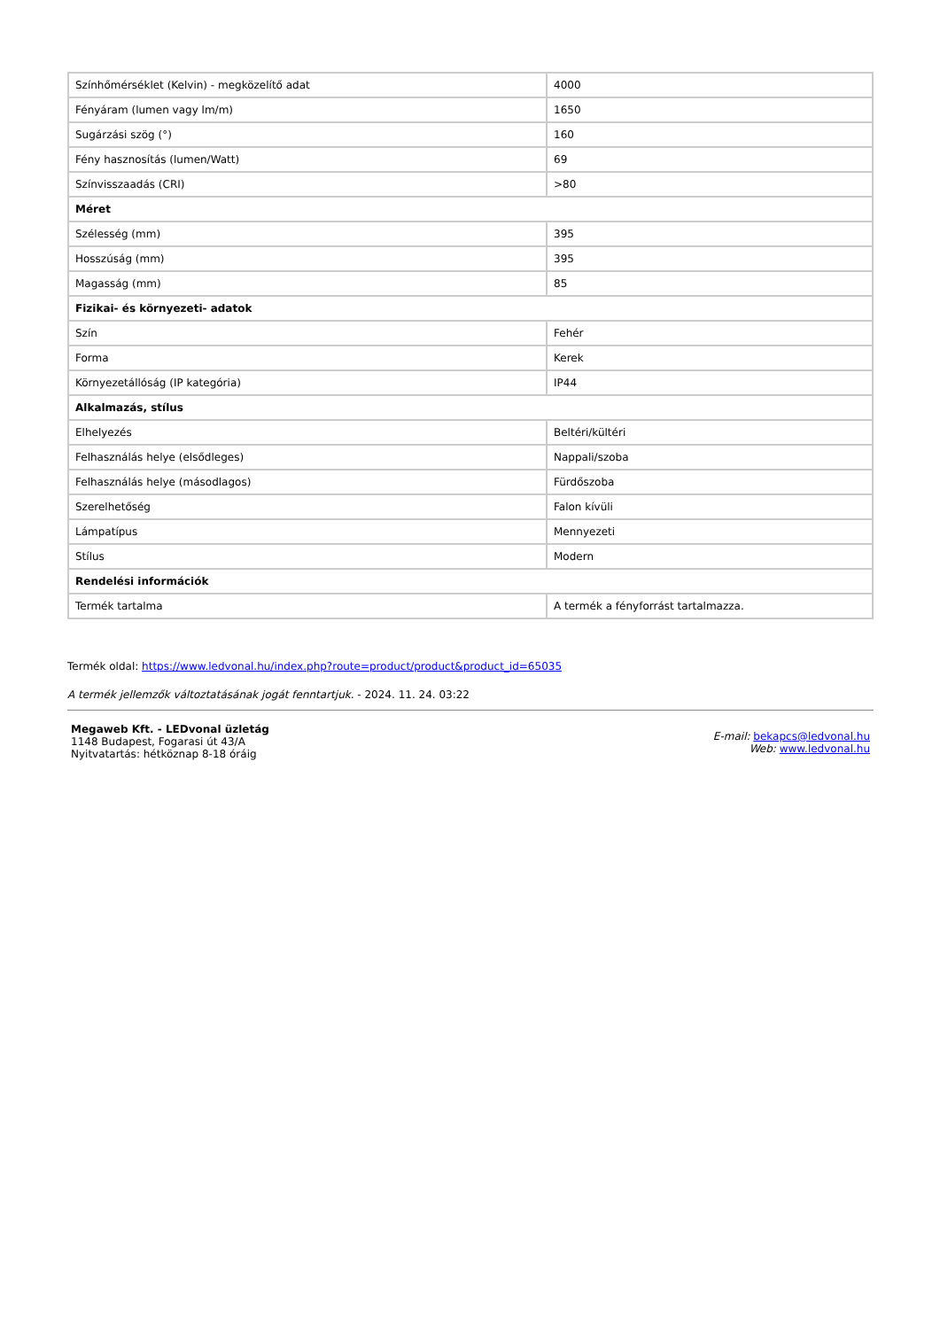| Színhőmérséklet (Kelvin) - megközelítő adat | 4000 |
| Fényáram (lumen vagy lm/m) | 1650 |
| Sugárzási szög (°) | 160 |
| Fény hasznosítás (lumen/Watt) | 69 |
| Színvisszaadás (CRI) | >80 |
| Méret | |
| Szélesség (mm) | 395 |
| Hosszúság (mm) | 395 |
| Magasság (mm) | 85 |
| Fizikai- és környezeti- adatok | |
| Szín | Fehér |
| Forma | Kerek |
| Környezetállóság (IP kategória) | IP44 |
| Alkalmazás, stílus | |
| Elhelyezés | Beltéri/kültéri |
| Felhasználás helye (elsődleges) | Nappali/szoba |
| Felhasználás helye (másodlagos) | Fürdőszoba |
| Szerelhetőség | Falon kívüli |
| Lámpatípus | Mennyezeti |
| Stílus | Modern |
| Rendelési információk | |
| Termék tartalma | A termék a fényforrást tartalmazza. |
Termék oldal: https://www.ledvonal.hu/index.php?route=product/product&product_id=65035
A termék jellemzők változtatásának jogát fenntartjuk. - 2024. 11. 24. 03:22
Megaweb Kft. - LEDvonal üzletág
1148 Budapest, Fogarasi út 43/A
Nyitvatartás: hétköznap 8-18 óráig
E-mail: bekapcs@ledvonal.hu
Web: www.ledvonal.hu